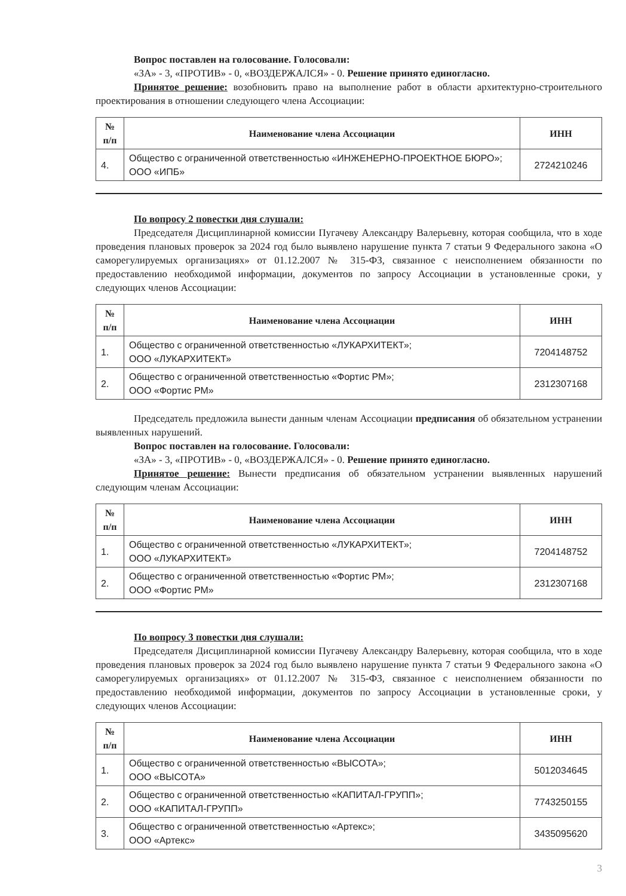Вопрос поставлен на голосование. Голосовали:
«ЗА» - 3, «ПРОТИВ» - 0, «ВОЗДЕРЖАЛСЯ» - 0. Решение принято единогласно.
Принятое решение: возобновить право на выполнение работ в области архитектурно-строительного проектирования в отношении следующего члена Ассоциации:
| № п/п | Наименование члена Ассоциации | ИНН |
| --- | --- | --- |
| 4. | Общество с ограниченной ответственностью «ИНЖЕНЕРНО-ПРОЕКТНОЕ БЮРО»; ООО «ИПБ» | 2724210246 |
По вопросу 2 повестки дня слушали:
Председателя Дисциплинарной комиссии Пугачеву Александру Валерьевну, которая сообщила, что в ходе проведения плановых проверок за 2024 год было выявлено нарушение пункта 7 статьи 9 Федерального закона «О саморегулируемых организациях» от 01.12.2007 № 315-ФЗ, связанное с неисполнением обязанности по предоставлению необходимой информации, документов по запросу Ассоциации в установленные сроки, у следующих членов Ассоциации:
| № п/п | Наименование члена Ассоциации | ИНН |
| --- | --- | --- |
| 1. | Общество с ограниченной ответственностью «ЛУКАРХИТЕКТ»; ООО «ЛУКАРХИТЕКТ» | 7204148752 |
| 2. | Общество с ограниченной ответственностью «Фортис РМ»; ООО «Фортис РМ» | 2312307168 |
Председатель предложила вынести данным членам Ассоциации предписания об обязательном устранении выявленных нарушений.
Вопрос поставлен на голосование. Голосовали:
«ЗА» - 3, «ПРОТИВ» - 0, «ВОЗДЕРЖАЛСЯ» - 0. Решение принято единогласно.
Принятое решение: Вынести предписания об обязательном устранении выявленных нарушений следующим членам Ассоциации:
| № п/п | Наименование члена Ассоциации | ИНН |
| --- | --- | --- |
| 1. | Общество с ограниченной ответственностью «ЛУКАРХИТЕКТ»; ООО «ЛУКАРХИТЕКТ» | 7204148752 |
| 2. | Общество с ограниченной ответственностью «Фортис РМ»; ООО «Фортис РМ» | 2312307168 |
По вопросу 3 повестки дня слушали:
Председателя Дисциплинарной комиссии Пугачеву Александру Валерьевну, которая сообщила, что в ходе проведения плановых проверок за 2024 год было выявлено нарушение пункта 7 статьи 9 Федерального закона «О саморегулируемых организациях» от 01.12.2007 № 315-ФЗ, связанное с неисполнением обязанности по предоставлению необходимой информации, документов по запросу Ассоциации в установленные сроки, у следующих членов Ассоциации:
| № п/п | Наименование члена Ассоциации | ИНН |
| --- | --- | --- |
| 1. | Общество с ограниченной ответственностью «ВЫСОТА»; ООО «ВЫСОТА» | 5012034645 |
| 2. | Общество с ограниченной ответственностью «КАПИТАЛ-ГРУПП»; ООО «КАПИТАЛ-ГРУПП» | 7743250155 |
| 3. | Общество с ограниченной ответственностью «Артекс»; ООО «Артекс» | 3435095620 |
3